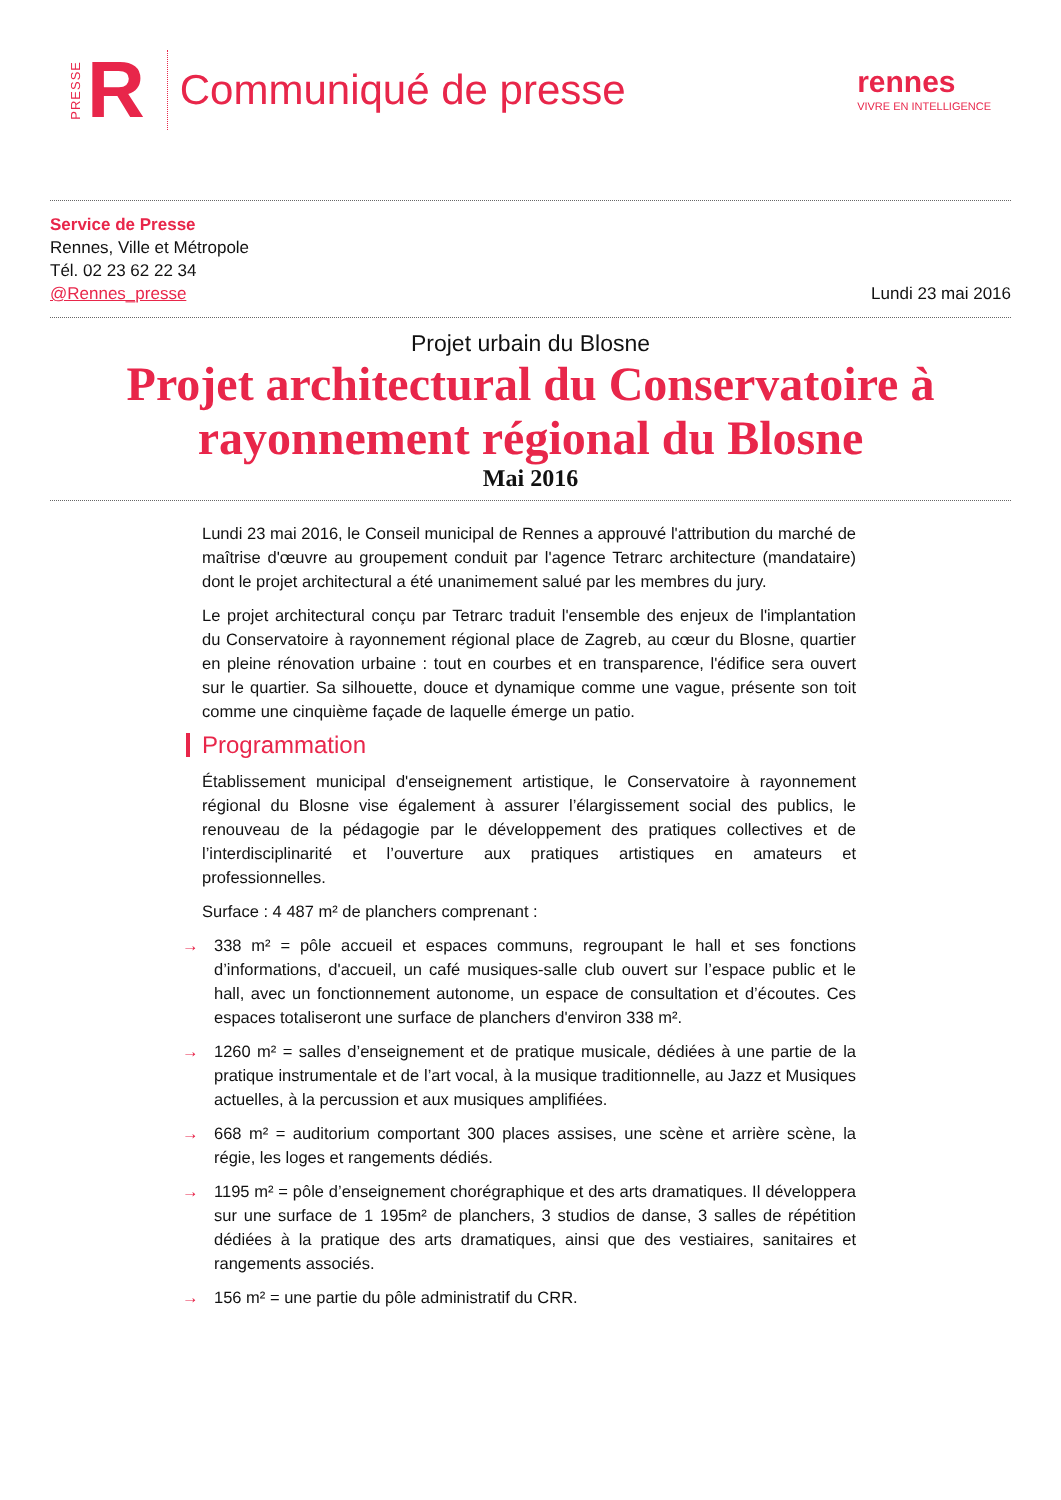PRESSE R
Communiqué de presse
rennes
VIVRE EN INTELLIGENCE
Service de Presse
Rennes, Ville et Métropole
Tél. 02 23 62 22 34
@Rennes_presse
Lundi 23 mai 2016
Projet urbain du Blosne
Projet architectural du Conservatoire à rayonnement régional du Blosne
Mai 2016
Lundi 23 mai 2016, le Conseil municipal de Rennes a approuvé l'attribution du marché de maîtrise d'œuvre au groupement conduit par l'agence Tetrarc architecture (mandataire) dont le projet architectural a été unanimement salué par les membres du jury.
Le projet architectural conçu par Tetrarc traduit l'ensemble des enjeux de l'implantation du Conservatoire à rayonnement régional place de Zagreb, au cœur du Blosne, quartier en pleine rénovation urbaine : tout en courbes et en transparence, l'édifice sera ouvert sur le quartier. Sa silhouette, douce et dynamique comme une vague, présente son toit comme une cinquième façade de laquelle émerge un patio.
Programmation
Établissement municipal d'enseignement artistique, le Conservatoire à rayonnement régional du Blosne vise également à assurer l’élargissement social des publics, le renouveau de la pédagogie par le développement des pratiques collectives et de l’interdisciplinarité et l’ouverture aux pratiques artistiques en amateurs et professionnelles.
Surface : 4 487 m² de planchers comprenant :
→ 338 m² = pôle accueil et espaces communs, regroupant le hall et ses fonctions d’informations, d'accueil, un café musiques-salle club ouvert sur l’espace public et le hall, avec un fonctionnement autonome, un espace de consultation et d’écoutes. Ces espaces totaliseront une surface de planchers d'environ 338 m².
→ 1260 m² = salles d’enseignement et de pratique musicale, dédiées à une partie de la pratique instrumentale et de l’art vocal, à la musique traditionnelle, au Jazz et Musiques actuelles, à la percussion et aux musiques amplifiées.
→ 668 m² = auditorium comportant 300 places assises, une scène et arrière scène, la régie, les loges et rangements dédiés.
→ 1195 m² = pôle d’enseignement chorégraphique et des arts dramatiques. Il développera sur une surface de 1 195m² de planchers, 3 studios de danse, 3 salles de répétition dédiées à la pratique des arts dramatiques, ainsi que des vestiaires, sanitaires et rangements associés.
→ 156 m² = une partie du pôle administratif du CRR.